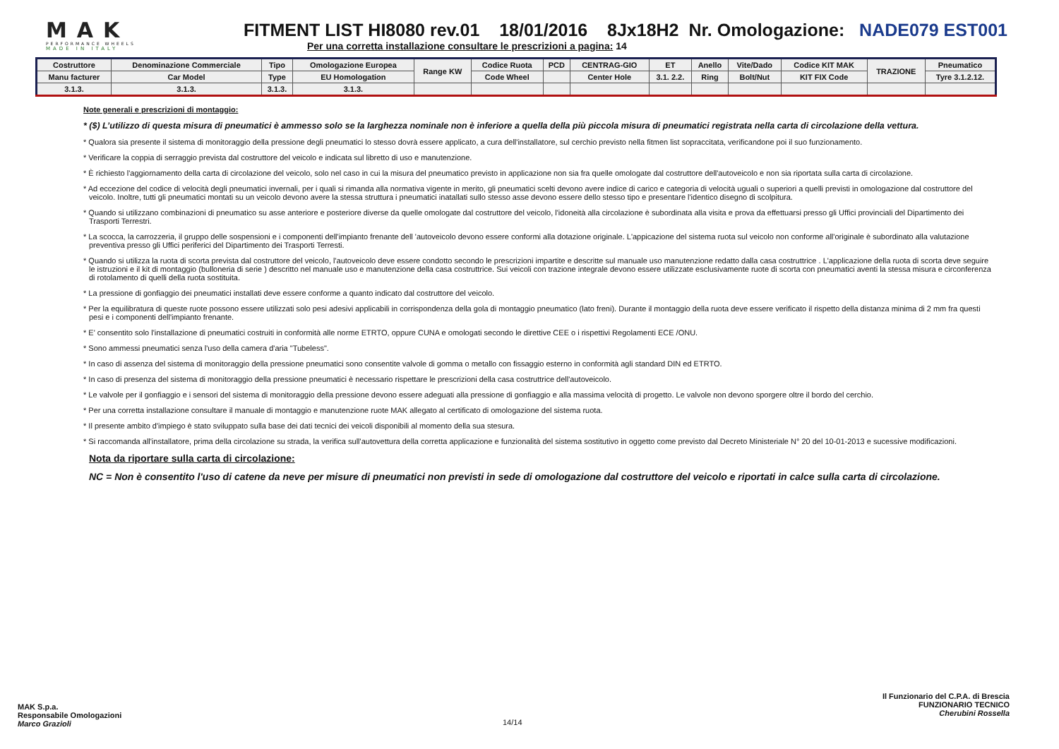MAK
PERFORMANCE WHEELS
MADE IN ITALY
FITMENT LIST HI8080 rev.01 18/01/2016 8Jx18H2 Nr. Omologazione: NADE079 EST001
Per una corretta installazione consultare le prescrizioni a pagina: 14
| Costruttore | Denominazione Commerciale | Tipo | Omologazione Europea | Range KW | Codice Ruota | PCD | CENTRAG-GIO | ET | Anello | Vite/Dado | Codice KIT MAK | TRAZIONE | Pneumatico |
| --- | --- | --- | --- | --- | --- | --- | --- | --- | --- | --- | --- | --- | --- |
| Manu facturer | Car Model | Type | EU Homologation | | Code Wheel | | Center Hole | 3.1. 2.2. | Ring | Bolt/Nut | KIT FIX Code | | Tyre 3.1.2.12. |
| 3.1.3. | 3.1.3. | 3.1.3. | 3.1.3. | | | | | | | | | | |
Note generali e prescrizioni di montaggio:
* ($) L’utilizzo di questa misura di pneumatici è ammesso solo se la larghezza nominale non è inferiore a quella della più piccola misura di pneumatici registrata nella carta di circolazione della vettura.
* Qualora sia presente il sistema di monitoraggio della pressione degli pneumatici lo stesso dovrà essere applicato, a cura dell'installatore, sul cerchio previsto nella fitmen list sopraccitata, verificandone poi il suo funzionamento.
* Verificare la coppia di serraggio prevista dal costruttore del veicolo e indicata sul libretto di uso e manutenzione.
* È richiesto l'aggiornamento della carta di circolazione del veicolo, solo nel caso in cui la misura del pneumatico previsto in applicazione non sia fra quelle omologate dal costruttore dell'autoveicolo e non sia riportata sulla carta di circolazione.
* Ad eccezione del codice di velocità degli pneumatici invernali, per i quali si rimanda alla normativa vigente in merito, gli pneumatici scelti devono avere indice di carico e categoria di velocità uguali o superiori a quelli previsti in omologazione dal costruttore del veicolo. Inoltre, tutti gli pneumatici montati su un veicolo devono avere la stessa struttura i pneumatici inatallati sullo stesso asse devono essere dello stesso tipo e presentare l'identico disegno di scolpitura.
* Quando si utilizzano combinazioni di pneumatico su asse anteriore e posteriore diverse da quelle omologate dal costruttore del veicolo, l'idoneità alla circolazione è subordinata alla visita e prova da effettuarsi presso gli Uffici provinciali del Dipartimento dei Trasporti Terrestri.
* La scocca, la carrozzeria, il gruppo delle sospensioni e i componenti dell'impianto frenante dell 'autoveicolo devono essere conformi alla dotazione originale. L'appicazione del sistema ruota sul veicolo non conforme all'originale è subordinato alla valutazione preventiva presso gli Uffici periferici del Dipartimento dei Trasporti Terresti.
* Quando si utilizza la ruota di scorta prevista dal costruttore del veicolo, l'autoveicolo deve essere condotto secondo le prescrizioni impartite e descritte sul manuale uso manutenzione redatto dalla casa costruttrice . L'applicazione della ruota di scorta deve seguire le istruzioni e il kit di montaggio (bulloneria di serie ) descritto nel manuale uso e manutenzione della casa costruttrice. Sui veicoli con trazione integrale devono essere utilizzate esclusivamente ruote di scorta con pneumatici aventi la stessa misura e circonferenza di rotolamento di quelli della ruota sostituita.
* La pressione di gonfiaggio dei pneumatici installati deve essere conforme a quanto indicato dal costruttore del veicolo.
* Per la equilibratura di queste ruote possono essere utilizzati solo pesi adesivi applicabili in corrispondenza della gola di montaggio pneumatico (lato freni). Durante il montaggio della ruota deve essere verificato il rispetto della distanza minima di 2 mm fra questi pesi e i componenti dell'impianto frenante.
* E' consentito solo l'installazione di pneumatici costruiti in conformità alle norme ETRTO, oppure CUNA e omologati secondo le direttive CEE o i rispettivi Regolamenti ECE /ONU.
* Sono ammessi pneumatici senza l'uso della camera d'aria "Tubeless".
* In caso di assenza del sistema di monitoraggio della pressione pneumatici sono consentite valvole di gomma o metallo con fissaggio esterno in conformità agli standard DIN ed ETRTO.
* In caso di presenza del sistema di monitoraggio della pressione pneumatici è necessario rispettare le prescrizioni della casa costruttrice dell'autoveicolo.
* Le valvole per il gonfiaggio e i sensori del sistema di monitoraggio della pressione devono essere adeguati alla pressione di gonfiaggio e alla massima velocità di progetto. Le valvole non devono sporgere oltre il bordo del cerchio.
* Per una corretta installazione consultare il manuale di montaggio e manutenzione ruote MAK allegato al certificato di omologazione del sistema ruota.
* Il presente ambito d'impiego è stato sviluppato sulla base dei dati tecnici dei veicoli disponibili al momento della sua stesura.
* Si raccomanda all'installatore, prima della circolazione su strada, la verifica sull'autovettura della corretta applicazione e funzionalità del sistema sostitutivo in oggetto come previsto dal Decreto Ministeriale N° 20 del 10-01-2013 e sucessive modificazioni.
Nota da riportare sulla carta di circolazione:
NC = Non è consentito l'uso di catene da neve per misure di pneumatici non previsti in sede di omologazione dal costruttore del veicolo e riportati in calce sulla carta di circolazione.
MAK S.p.a.
Responsabile Omologazioni
Marco Grazioli
14/14
Il Funzionario del C.P.A. di Brescia
FUNZIONARIO TECNICO
Cherubini Rossella